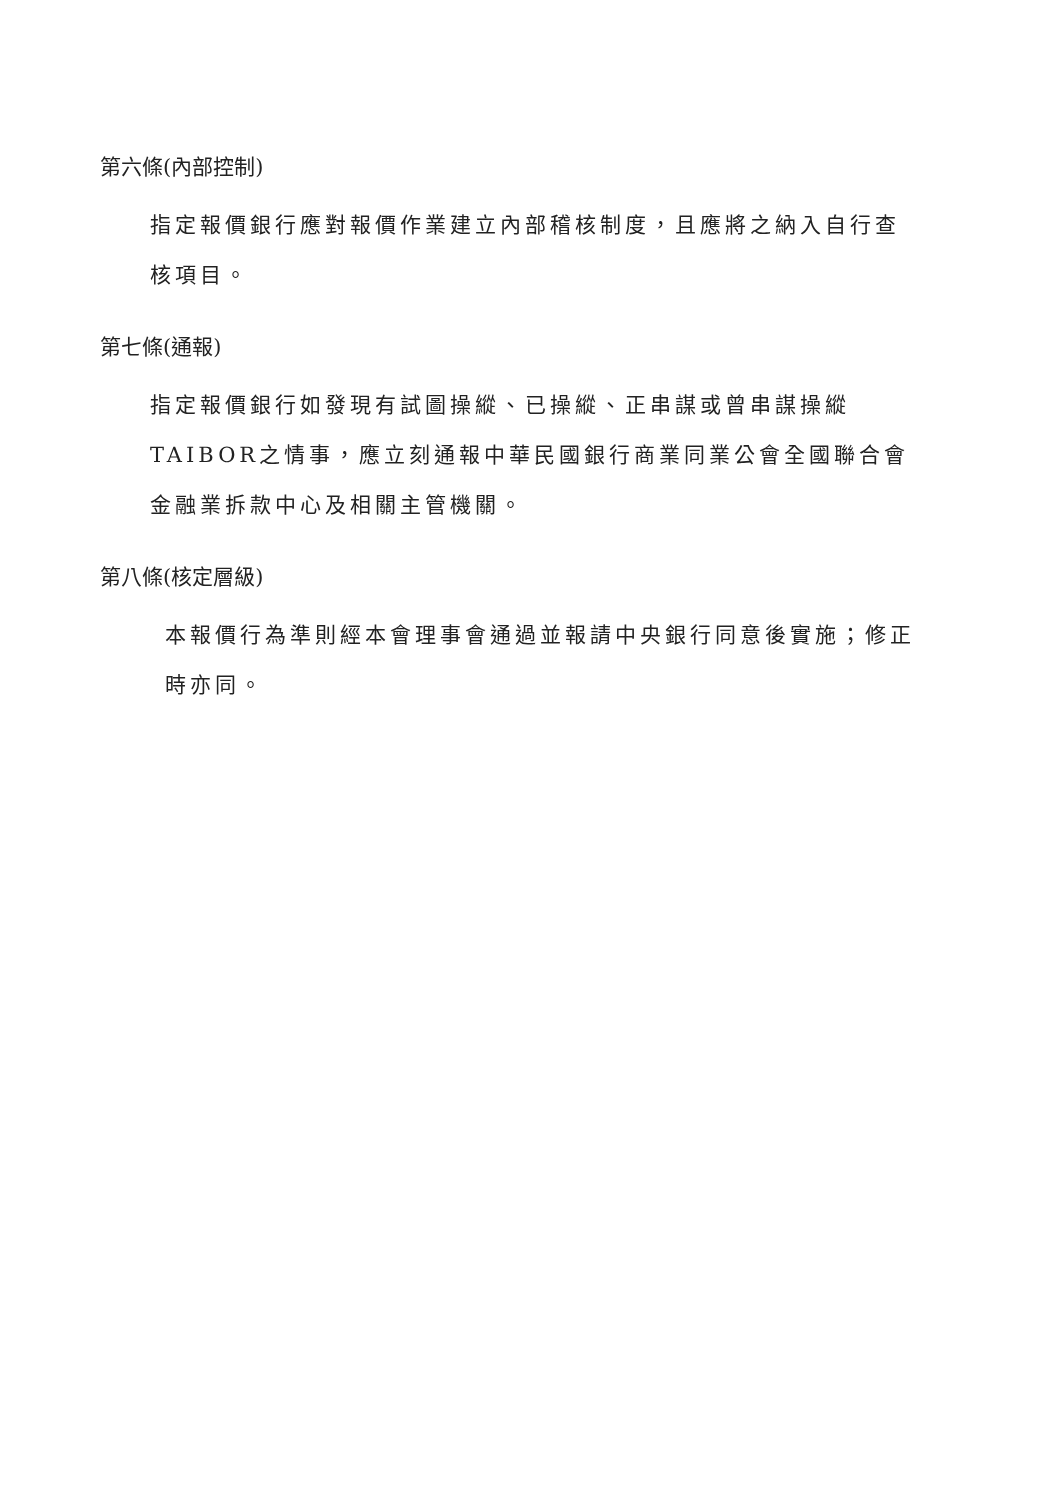第六條(內部控制)
指定報價銀行應對報價作業建立內部稽核制度，且應將之納入自行查核項目。
第七條(通報)
指定報價銀行如發現有試圖操縱、已操縱、正串謀或曾串謀操縱TAIBOR之情事，應立刻通報中華民國銀行商業同業公會全國聯合會金融業拆款中心及相關主管機關。
第八條(核定層級)
本報價行為準則經本會理事會通過並報請中央銀行同意後實施；修正時亦同。